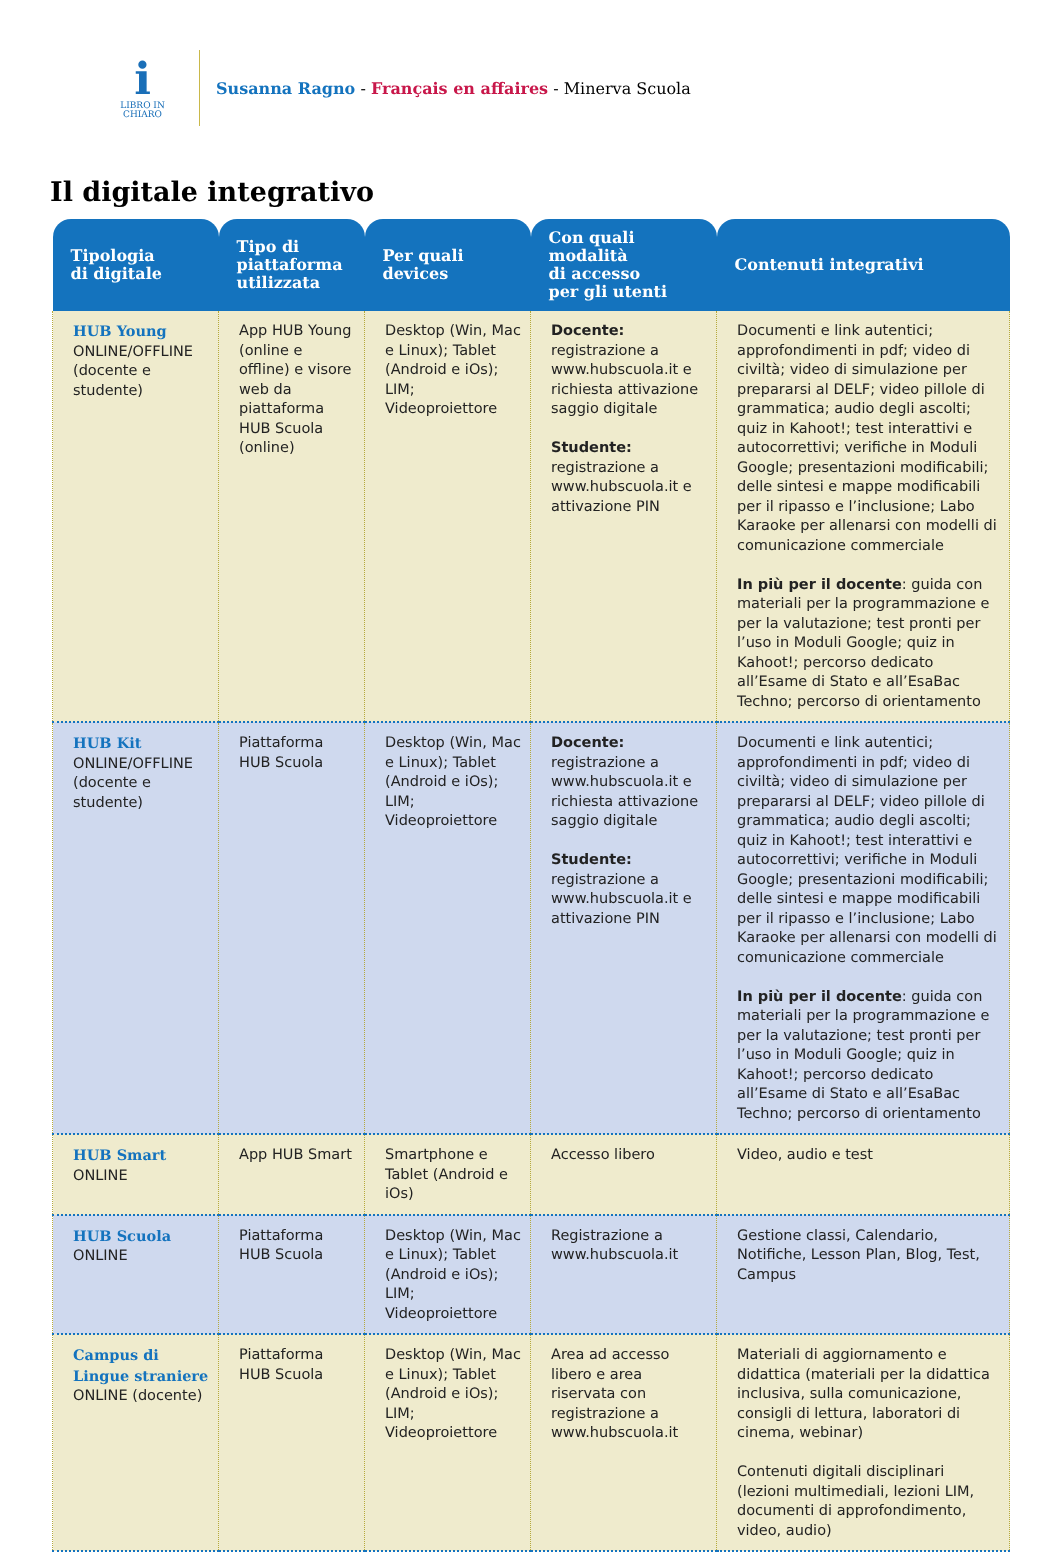i
LIBRO IN
CHIARO
Susanna Ragno - Français en affaires - Minerva Scuola
Il digitale integrativo
| Tipologia di digitale | Tipo di piattaforma utilizzata | Per quali devices | Con quali modalità di accesso per gli utenti | Contenuti integrativi |
| --- | --- | --- | --- | --- |
| HUB Young ONLINE/OFFLINE (docente e studente) | App HUB Young (online e offline) e visore web da piattaforma HUB Scuola (online) | Desktop (Win, Mac e Linux); Tablet (Android e iOs); LIM; Videoproiettore | Docente: registrazione a www.hubscuola.it e richiesta attivazione saggio digitale Studente: registrazione a www.hubscuola.it e attivazione PIN | Documenti e link autentici; approfondimenti in pdf; video di civiltà; video di simulazione per prepararsi al DELF; video pillole di grammatica; audio degli ascolti; quiz in Kahoot!; test interattivi e autocorrettivi; verifiche in Moduli Google; presentazioni modificabili; delle sintesi e mappe modificabili per il ripasso e l’inclusione; Labo Karaoke per allenarsi con modelli di comunicazione commerciale In più per il docente : guida con materiali per la programmazione e per la valutazione; test pronti per l’uso in Moduli Google; quiz in Kahoot!; percorso dedicato all’Esame di Stato e all’EsaBac Techno; percorso di orientamento |
| HUB Kit ONLINE/OFFLINE (docente e studente) | Piattaforma HUB Scuola | Desktop (Win, Mac e Linux); Tablet (Android e iOs); LIM; Videoproiettore | Docente: registrazione a www.hubscuola.it e richiesta attivazione saggio digitale Studente: registrazione a www.hubscuola.it e attivazione PIN | Documenti e link autentici; approfondimenti in pdf; video di civiltà; video di simulazione per prepararsi al DELF; video pillole di grammatica; audio degli ascolti; quiz in Kahoot!; test interattivi e autocorrettivi; verifiche in Moduli Google; presentazioni modificabili; delle sintesi e mappe modificabili per il ripasso e l’inclusione; Labo Karaoke per allenarsi con modelli di comunicazione commerciale In più per il docente : guida con materiali per la programmazione e per la valutazione; test pronti per l’uso in Moduli Google; quiz in Kahoot!; percorso dedicato all’Esame di Stato e all’EsaBac Techno; percorso di orientamento |
| HUB Smart ONLINE | App HUB Smart | Smartphone e Tablet (Android e iOs) | Accesso libero | Video, audio e test |
| HUB Scuola ONLINE | Piattaforma HUB Scuola | Desktop (Win, Mac e Linux); Tablet (Android e iOs); LIM; Videoproiettore | Registrazione a www.hubscuola.it | Gestione classi, Calendario, Notifiche, Lesson Plan, Blog, Test, Campus |
| Campus di Lingue straniere ONLINE (docente) | Piattaforma HUB Scuola | Desktop (Win, Mac e Linux); Tablet (Android e iOs); LIM; Videoproiettore | Area ad accesso libero e area riservata con registrazione a www.hubscuola.it | Materiali di aggiornamento e didattica (materiali per la didattica inclusiva, sulla comunicazione, consigli di lettura, laboratori di cinema, webinar) Contenuti digitali disciplinari (lezioni multimediali, lezioni LIM, documenti di approfondimento, video, audio) |